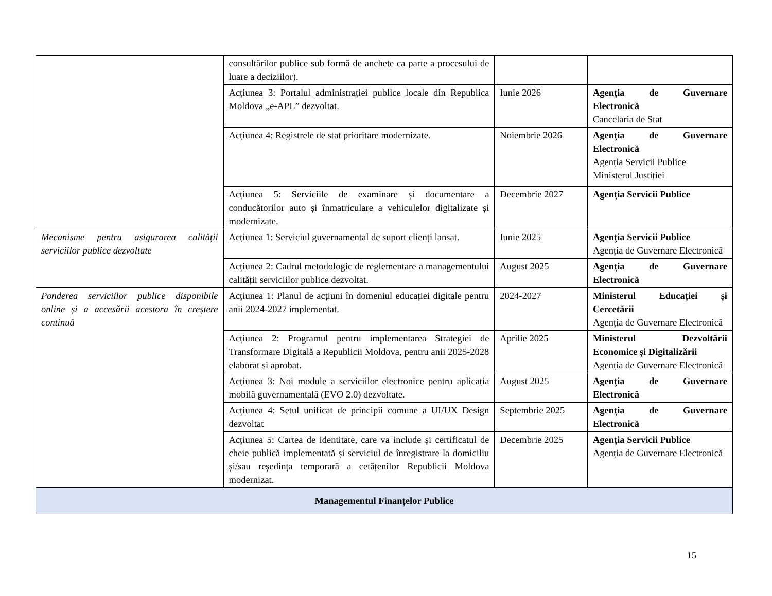| | consultărilor publice sub formă de anchete ca parte a procesului de luare a deciziilor). | | |
| | Acțiunea 3: Portalul administrației publice locale din Republica Moldova „e-APL” dezvoltat. | Iunie 2026 | Agenția de Guvernare Electronică Cancelaria de Stat |
| | Acțiunea 4: Registrele de stat prioritare modernizate. | Noiembrie 2026 | Agenția de Guvernare Electronică Agenția Servicii Publice Ministerul Justiției |
| | Acțiunea 5: Serviciile de examinare și documentare a conducătorilor auto și înmatriculare a vehiculelor digitalizate și modernizate. | Decembrie 2027 | Agenția Servicii Publice |
| Mecanisme pentru asigurarea calității serviciilor publice dezvoltate | Acțiunea 1: Serviciul guvernamental de suport clienți lansat. | Iunie 2025 | Agenția Servicii Publice Agenția de Guvernare Electronică |
| | Acțiunea 2: Cadrul metodologic de reglementare a managementului calității serviciilor publice dezvoltat. | August 2025 | Agenția de Guvernare Electronică |
| Ponderea serviciilor publice disponibile online și a accesării acestora în creștere continuă | Acțiunea 1: Planul de acțiuni în domeniul educației digitale pentru anii 2024-2027 implementat. | 2024-2027 | Ministerul Educației și Cercetării Agenția de Guvernare Electronică |
| | Acțiunea 2: Programul pentru implementarea Strategiei de Transformare Digitală a Republicii Moldova, pentru anii 2025-2028 elaborat și aprobat. | Aprilie 2025 | Ministerul Dezvoltării Economice și Digitalizării Agenția de Guvernare Electronică |
| | Acțiunea 3: Noi module a serviciilor electronice pentru aplicația mobilă guvernamentală (EVO 2.0) dezvoltate. | August 2025 | Agenția de Guvernare Electronică |
| | Acțiunea 4: Setul unificat de principii comune a UI/UX Design dezvoltat | Septembrie 2025 | Agenția de Guvernare Electronică |
| | Acțiunea 5: Cartea de identitate, care va include și certificatul de cheie publică implementată și serviciul de înregistrare la domiciliu și/sau reședința temporară a cetățenilor Republicii Moldova modernizat. | Decembrie 2025 | Agenția Servicii Publice Agenția de Guvernare Electronică |
| Managementul Finanțelor Publice | | | |
15